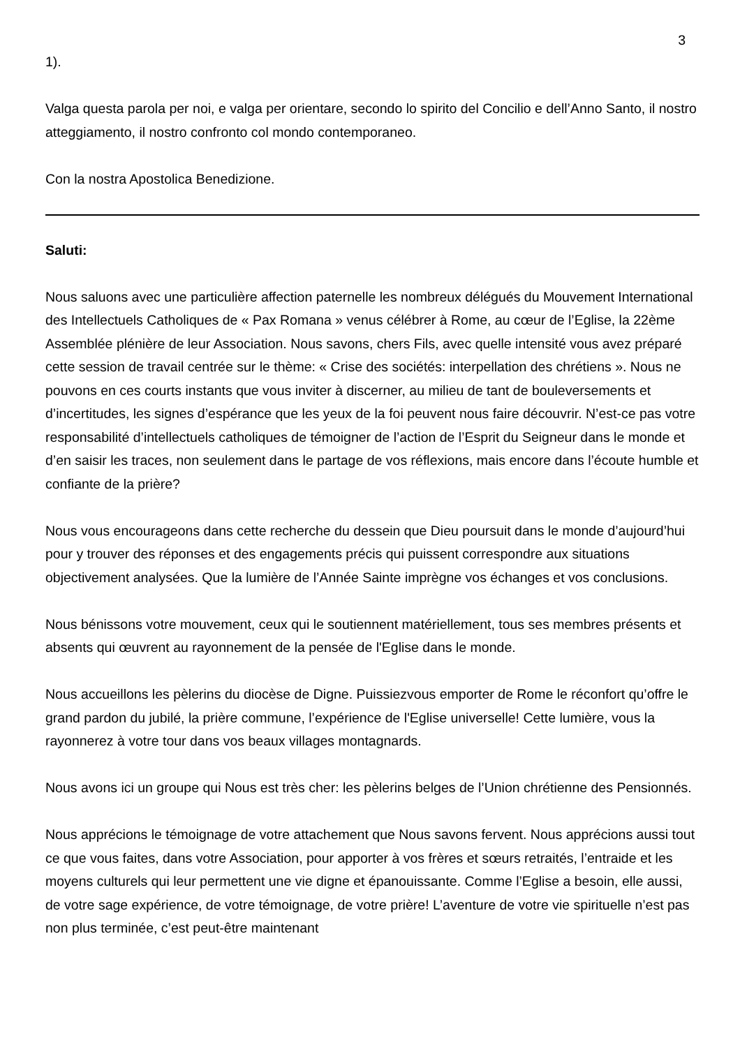3
1).
Valga questa parola per noi, e valga per orientare, secondo lo spirito del Concilio e dell’Anno Santo, il nostro atteggiamento, il nostro confronto col mondo contemporaneo.
Con la nostra Apostolica Benedizione.
Saluti:
Nous saluons avec une particulière affection paternelle les nombreux délégués du Mouvement International des Intellectuels Catholiques de « Pax Romana » venus célébrer à Rome, au cœur de l’Eglise, la 22ème Assemblée plénière de leur Association. Nous savons, chers Fils, avec quelle intensité vous avez préparé cette session de travail centrée sur le thème: « Crise des sociétés: interpellation des chrétiens ». Nous ne pouvons en ces courts instants que vous inviter à discerner, au milieu de tant de bouleversements et d’incertitudes, les signes d’espérance que les yeux de la foi peuvent nous faire découvrir. N’est-ce pas votre responsabilité d’intellectuels catholiques de témoigner de l’action de l’Esprit du Seigneur dans le monde et d’en saisir les traces, non seulement dans le partage de vos réflexions, mais encore dans l’écoute humble et confiante de la prière?
Nous vous encourageons dans cette recherche du dessein que Dieu poursuit dans le monde d’aujourd’hui pour y trouver des réponses et des engagements précis qui puissent correspondre aux situations objectivement analysées. Que la lumière de l’Année Sainte imprègne vos échanges et vos conclusions.
Nous bénissons votre mouvement, ceux qui le soutiennent matériellement, tous ses membres présents et absents qui œuvrent au rayonnement de la pensée de l'Eglise dans le monde.
Nous accueillons les pèlerins du diocèse de Digne. Puissiezvous emporter de Rome le réconfort qu’offre le grand pardon du jubilé, la prière commune, l’expérience de l'Eglise universelle! Cette lumière, vous la rayonnerez à votre tour dans vos beaux villages montagnards.
Nous avons ici un groupe qui Nous est très cher: les pèlerins belges de l’Union chrétienne des Pensionnés.
Nous apprécions le témoignage de votre attachement que Nous savons fervent. Nous apprécions aussi tout ce que vous faites, dans votre Association, pour apporter à vos frères et sœurs retraités, l’entraide et les moyens culturels qui leur permettent une vie digne et épanouissante. Comme l’Eglise a besoin, elle aussi, de votre sage expérience, de votre témoignage, de votre prière! L’aventure de votre vie spirituelle n’est pas non plus terminée, c’est peut-être maintenant